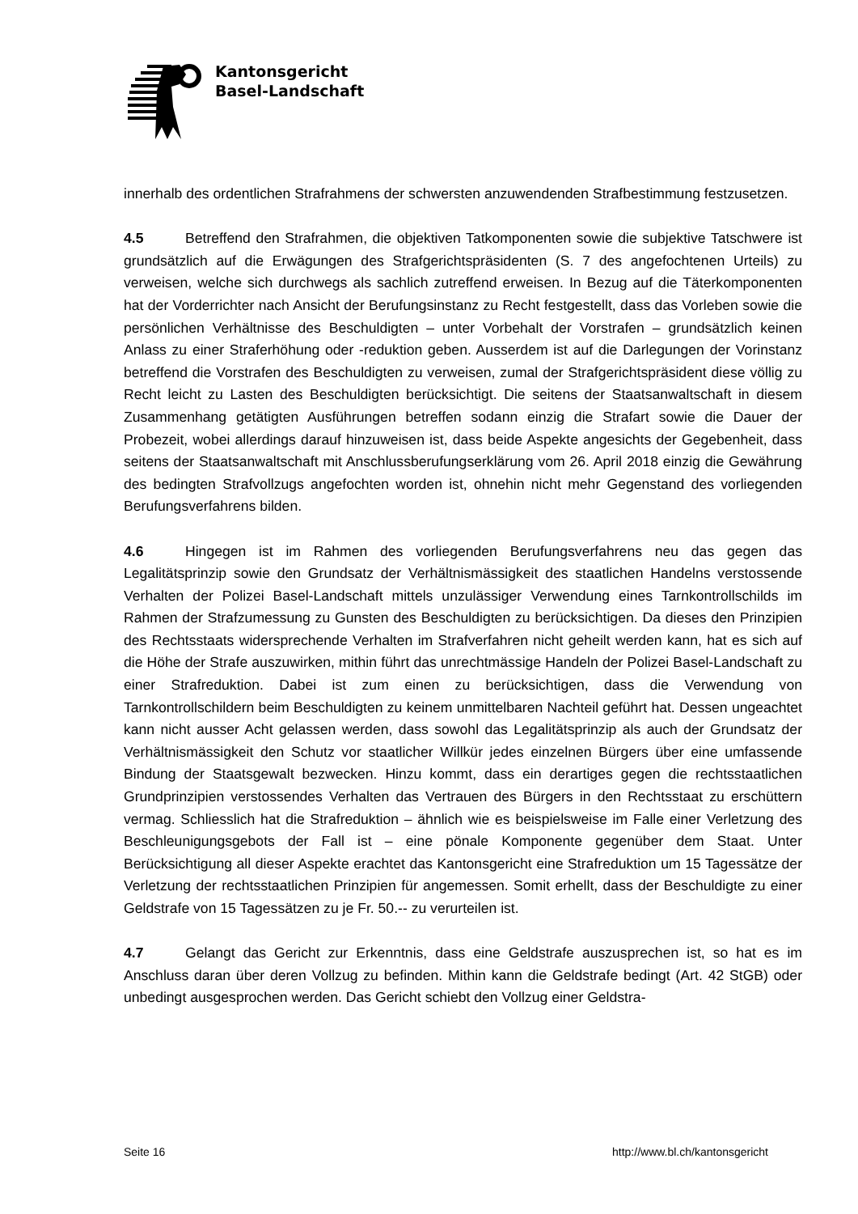Kantonsgericht
Basel-Landschaft
innerhalb des ordentlichen Strafrahmens der schwersten anzuwendenden Strafbestimmung festzusetzen.
4.5 Betreffend den Strafrahmen, die objektiven Tatkomponenten sowie die subjektive Tatschwere ist grundsätzlich auf die Erwägungen des Strafgerichtspräsidenten (S. 7 des angefochtenen Urteils) zu verweisen, welche sich durchwegs als sachlich zutreffend erweisen. In Bezug auf die Täterkomponenten hat der Vorderrichter nach Ansicht der Berufungsinstanz zu Recht festgestellt, dass das Vorleben sowie die persönlichen Verhältnisse des Beschuldigten – unter Vorbehalt der Vorstrafen – grundsätzlich keinen Anlass zu einer Straferhöhung oder -reduktion geben. Ausserdem ist auf die Darlegungen der Vorinstanz betreffend die Vorstrafen des Beschuldigten zu verweisen, zumal der Strafgerichtspräsident diese völlig zu Recht leicht zu Lasten des Beschuldigten berücksichtigt. Die seitens der Staatsanwaltschaft in diesem Zusammenhang getätigten Ausführungen betreffen sodann einzig die Strafart sowie die Dauer der Probezeit, wobei allerdings darauf hinzuweisen ist, dass beide Aspekte angesichts der Gegebenheit, dass seitens der Staatsanwaltschaft mit Anschlussberufungserklärung vom 26. April 2018 einzig die Gewährung des bedingten Strafvollzugs angefochten worden ist, ohnehin nicht mehr Gegenstand des vorliegenden Berufungsverfahrens bilden.
4.6 Hingegen ist im Rahmen des vorliegenden Berufungsverfahrens neu das gegen das Legalitätsprinzip sowie den Grundsatz der Verhältnismässigkeit des staatlichen Handelns verstossende Verhalten der Polizei Basel-Landschaft mittels unzulässiger Verwendung eines Tarnkontrollschilds im Rahmen der Strafzumessung zu Gunsten des Beschuldigten zu berücksichtigen. Da dieses den Prinzipien des Rechtsstaats widersprechende Verhalten im Strafverfahren nicht geheilt werden kann, hat es sich auf die Höhe der Strafe auszuwirken, mithin führt das unrechtmässige Handeln der Polizei Basel-Landschaft zu einer Strafreduktion. Dabei ist zum einen zu berücksichtigen, dass die Verwendung von Tarnkontrollschildern beim Beschuldigten zu keinem unmittelbaren Nachteil geführt hat. Dessen ungeachtet kann nicht ausser Acht gelassen werden, dass sowohl das Legalitätsprinzip als auch der Grundsatz der Verhältnismässigkeit den Schutz vor staatlicher Willkür jedes einzelnen Bürgers über eine umfassende Bindung der Staatsgewalt bezwecken. Hinzu kommt, dass ein derartiges gegen die rechtsstaatlichen Grundprinzipien verstossendes Verhalten das Vertrauen des Bürgers in den Rechtsstaat zu erschüttern vermag. Schliesslich hat die Strafreduktion – ähnlich wie es beispielsweise im Falle einer Verletzung des Beschleunigungsgebots der Fall ist – eine pönale Komponente gegenüber dem Staat. Unter Berücksichtigung all dieser Aspekte erachtet das Kantonsgericht eine Strafreduktion um 15 Tagessätze der Verletzung der rechtsstaatlichen Prinzipien für angemessen. Somit erhellt, dass der Beschuldigte zu einer Geldstrafe von 15 Tagessätzen zu je Fr. 50.-- zu verurteilen ist.
4.7 Gelangt das Gericht zur Erkenntnis, dass eine Geldstrafe auszusprechen ist, so hat es im Anschluss daran über deren Vollzug zu befinden. Mithin kann die Geldstrafe bedingt (Art. 42 StGB) oder unbedingt ausgesprochen werden. Das Gericht schiebt den Vollzug einer Geldstra-
Seite 16 http://www.bl.ch/kantonsgericht